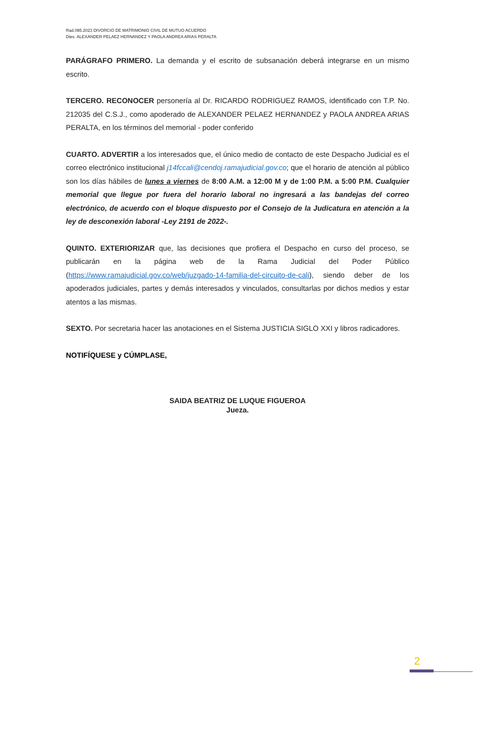Rad.085.2023 DIVORCIO DE MATRIMONIO CIVIL DE MUTUO ACUERDO
Dtes. ALEXANDER PELAEZ HERNANDEZ Y PAOLA ANDREA ARIAS PERALTA
PARÁGRAFO PRIMERO. La demanda y el escrito de subsanación deberá integrarse en un mismo escrito.
TERCERO. RECONOCER personería al Dr. RICARDO RODRIGUEZ RAMOS, identificado con T.P. No. 212035 del C.S.J., como apoderado de ALEXANDER PELAEZ HERNANDEZ y PAOLA ANDREA ARIAS PERALTA, en los términos del memorial - poder conferido
CUARTO. ADVERTIR a los interesados que, el único medio de contacto de este Despacho Judicial es el correo electrónico institucional j14fccali@cendoj.ramajudicial.gov.co; que el horario de atención al público son los días hábiles de lunes a viernes de 8:00 A.M. a 12:00 M y de 1:00 P.M. a 5:00 P.M. Cualquier memorial que llegue por fuera del horario laboral no ingresará a las bandejas del correo electrónico, de acuerdo con el bloque dispuesto por el Consejo de la Judicatura en atención a la ley de desconexión laboral -Ley 2191 de 2022-.
QUINTO. EXTERIORIZAR que, las decisiones que profiera el Despacho en curso del proceso, se publicarán en la página web de la Rama Judicial del Poder Público (https://www.ramajudicial.gov.co/web/juzgado-14-familia-del-circuito-de-cali), siendo deber de los apoderados judiciales, partes y demás interesados y vinculados, consultarlas por dichos medios y estar atentos a las mismas.
SEXTO. Por secretaria hacer las anotaciones en el Sistema JUSTICIA SIGLO XXI y libros radicadores.
NOTIFÍQUESE y CÚMPLASE,
SAIDA BEATRIZ DE LUQUE FIGUEROA
Jueza.
2